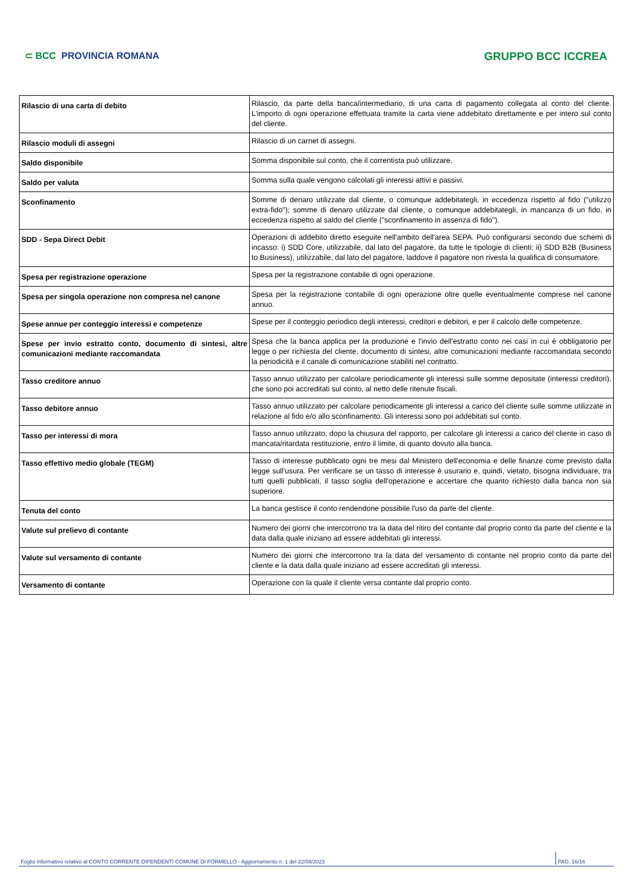⊂ BCC PROVINCIA ROMANA
GRUPPO BCC ICCREA
| Rilascio di una carta di debito | Rilascio, da parte della banca/intermediario, di una carta di pagamento collegata al conto del cliente. L'importo di ogni operazione effettuata tramite la carta viene addebitato direttamente e per intero sul conto del cliente. |
| Rilascio moduli di assegni | Rilascio di un carnet di assegni. |
| Saldo disponibile | Somma disponibile sul conto, che il correntista può utilizzare. |
| Saldo per valuta | Somma sulla quale vengono calcolati gli interessi attivi e passivi. |
| Sconfinamento | Somme di denaro utilizzate dal cliente, o comunque addebitategli, in eccedenza rispetto al fido ("utilizzo extra-fido"); somme di denaro utilizzate dal cliente, o comunque addebitategli, in mancanza di un fido, in eccedenza rispetto al saldo del cliente ("sconfinamento in assenza di fido"). |
| SDD - Sepa Direct Debit | Operazioni di addebito diretto eseguite nell'ambito dell'area SEPA. Può configurarsi secondo due schemi di incasso: i) SDD Core, utilizzabile, dal lato del pagatore, da tutte le tipologie di clienti; ii) SDD B2B (Business to Business), utilizzabile, dal lato del pagatore, laddove il pagatore non rivesta la qualifica di consumatore. |
| Spesa per registrazione operazione | Spesa per la registrazione contabile di ogni operazione. |
| Spesa per singola operazione non compresa nel canone | Spesa per la registrazione contabile di ogni operazione oltre quelle eventualmente comprese nel canone annuo. |
| Spese annue per conteggio interessi e competenze | Spese per il conteggio periodico degli interessi, creditori e debitori, e per il calcolo delle competenze. |
| Spese per invio estratto conto, documento di sintesi, altre comunicazioni mediante raccomandata | Spesa che la banca applica per la produzione e l'invio dell'estratto conto nei casi in cui è obbligatorio per legge o per richiesta del cliente, documento di sintesi, altre comunicazioni mediante raccomandata secondo la periodicità e il canale di comunicazione stabiliti nel contratto. |
| Tasso creditore annuo | Tasso annuo utilizzato per calcolare periodicamente gli interessi sulle somme depositate (interessi creditori), che sono poi accreditati sul conto, al netto delle ritenute fiscali. |
| Tasso debitore annuo | Tasso annuo utilizzato per calcolare periodicamente gli interessi a carico del cliente sulle somme utilizzate in relazione al fido e/o allo sconfinamento. Gli interessi sono poi addebitati sul conto. |
| Tasso per interessi di mora | Tasso annuo utilizzato, dopo la chiusura del rapporto, per calcolare gli interessi a carico del cliente in caso di mancata/ritardata restituzione, entro il limite, di quanto dovuto alla banca. |
| Tasso effettivo medio globale (TEGM) | Tasso di interesse pubblicato ogni tre mesi dal Ministero dell'economia e delle finanze come previsto dalla legge sull'usura. Per verificare se un tasso di interesse è usurario e, quindi, vietato, bisogna individuare, tra tutti quelli pubblicati, il tasso soglia dell'operazione e accertare che quanto richiesto dalla banca non sia superiore. |
| Tenuta del conto | La banca gestisce il conto rendendone possibile l'uso da parte del cliente. |
| Valute sul prelievo di contante | Numero dei giorni che intercorrono tra la data del ritiro del contante dal proprio conto da parte del cliente e la data dalla quale iniziano ad essere addebitati gli interessi. |
| Valute sul versamento di contante | Numero dei giorni che intercorrono tra la data del versamento di contante nel proprio conto da parte del cliente e la data dalla quale iniziano ad essere accreditati gli interessi. |
| Versamento di contante | Operazione con la quale il cliente versa contante dal proprio conto. |
Foglio informativo relativo al CONTO CORRENTE DIPENDENTI COMUNE DI FORMELLO - Aggiornamento n. 1 del 22/08/2023
PAG. 16/16